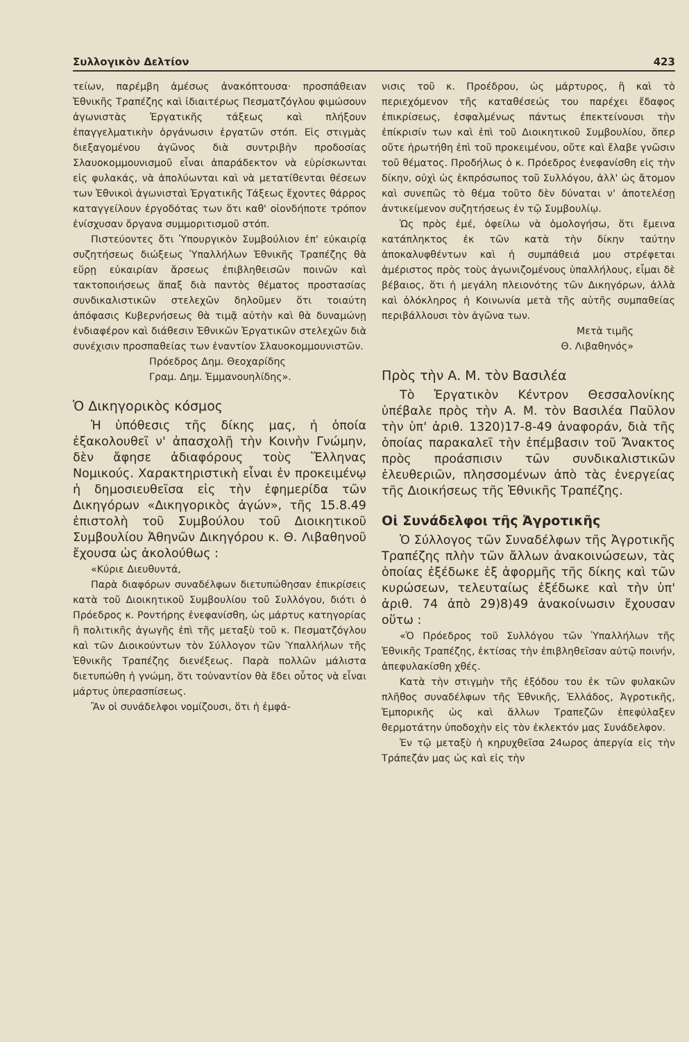Συλλογικὸν Δελτίον 423
τείων, παρέμβη ἀμέσως ἀνακόπτουσα· προσπάθειαν Ἐθνικῆς Τραπέζης καὶ ἰδιαιτέρως Πεσματζόγλου φιμώσουν ἀγωνιστὰς Ἐργατικῆς τάξεως καὶ πλήξουν ἐπαγγελματικὴν ὀργάνωσιν ἐργατῶν στόπ. Εἰς στιγμὰς διεξαγομένου ἀγῶνος διὰ συντριβὴν προδοσίας Σλαυοκομμουνισμοῦ εἶναι ἀπαράδεκτον νὰ εὑρίσκωνται εἰς φυλακάς, νὰ ἀπολύωνται καὶ νὰ μετατίθενται θέσεων των Ἐθνικοὶ ἀγωνισταὶ Ἐργατικῆς Τάξεως ἔχοντες θάρρος καταγγείλουν ἐργοδότας των ὅτι καθ' οἱονδήποτε τρόπον ἐνίσχυσαν ὄργανα συμμοριτισμοῦ στόπ.
Πιστεύοντες ὅτι Ὑπουργικὸν Συμβούλιον ἐπ' εὐκαιρίᾳ συζητήσεως διώξεως Ὑπαλλήλων Ἐθνικῆς Τραπέζης θὰ εὕρῃ εὐκαιρίαν ἄρσεως ἐπιβληθεισῶν ποινῶν καὶ τακτοποιήσεως ἅπαξ διὰ παντὸς θέματος προστασίας συνδικαλιστικῶν στελεχῶν δηλοῦμεν ὅτι τοιαύτη ἀπόφασις Κυβερνήσεως θὰ τιμᾷ αὐτὴν καὶ θὰ δυναμώνῃ ἐνδιαφέρον καὶ διάθεσιν Ἐθνικῶν Ἐργατικῶν στελεχῶν διὰ συνέχισιν προσπαθείας των ἐναντίον Σλαυοκομμουνιστῶν.
Πρόεδρος Δημ. Θεοχαρίδης
Γραμ. Δημ. Ἐμμανουηλίδης».
Ὁ Δικηγορικὸς κόσμος
Ἡ ὑπόθεσις τῆς δίκης μας, ἡ ὁποία ἐξακολουθεῖ ν' ἀπασχολῇ τὴν Κοινὴν Γνώμην, δὲν ἄφησε ἀδιαφόρους τοὺς Ἕλληνας Νομικούς. Χαρακτηριστικὴ εἶναι ἐν προκειμένῳ ἡ δημοσιευθεῖσα εἰς τὴν ἐφημερίδα τῶν Δικηγόρων «Δικηγορικὸς ἀγών», τῆς 15.8.49 ἐπιστολὴ τοῦ Συμβούλου τοῦ Διοικητικοῦ Συμβουλίου Ἀθηνῶν Δικηγόρου κ. Θ. Λιβαθηνοῦ ἔχουσα ὡς ἀκολούθως :
«Κύριε Διευθυντά,
Παρὰ διαφόρων συναδέλφων διετυπώθησαν ἐπικρίσεις κατὰ τοῦ Διοικητικοῦ Συμβουλίου τοῦ Συλλόγου, διότι ὁ Πρόεδρος κ. Ροντήρης ἐνεφανίσθη, ὡς μάρτυς κατηγορίας ἢ πολιτικῆς ἀγωγῆς ἐπὶ τῆς μεταξὺ τοῦ κ. Πεσματζόγλου καὶ τῶν Διοικούντων τὸν Σύλλογον τῶν Ὑπαλλήλων τῆς Ἐθνικῆς Τραπέζης διενέξεως. Παρὰ πολλῶν μάλιστα διετυπώθη ἡ γνώμη, ὅτι τοὐναντίον θὰ ἔδει οὗτος νὰ εἶναι μάρτυς ὑπερασπίσεως.
Ἂν οἱ συνάδελφοι νομίζουσι, ὅτι ἡ ἐμφά-
νισις τοῦ κ. Προέδρου, ὡς μάρτυρος, ἢ καὶ τὸ περιεχόμενον τῆς καταθέσεώς του παρέχει ἔδαφος ἐπικρίσεως, ἐσφαλμένως πάντως ἐπεκτείνουσι τὴν ἐπίκρισίν των καὶ ἐπὶ τοῦ Διοικητικοῦ Συμβουλίου, ὅπερ οὔτε ἠρωτήθη ἐπὶ τοῦ προκειμένου, οὔτε καὶ ἔλαβε γνῶσιν τοῦ θέματος. Προδήλως ὁ κ. Πρόεδρος ἐνεφανίσθη εἰς τὴν δίκην, οὐχὶ ὡς ἐκπρόσωπος τοῦ Συλλόγου, ἀλλ' ὡς ἄτομον καὶ συνεπῶς τὸ θέμα τοῦτο δὲν δύναται ν' ἀποτελέσῃ ἀντικείμενον συζητήσεως ἐν τῷ Συμβουλίῳ.
Ὡς πρὸς ἐμέ, ὀφείλω νὰ ὁμολογήσω, ὅτι ἔμεινα κατάπληκτος ἐκ τῶν κατὰ τὴν δίκην ταύτην ἀποκαλυφθέντων καὶ ἡ συμπάθειά μου στρέφεται ἀμέριστος πρὸς τοὺς ἀγωνιζομένους ὑπαλλήλους, εἶμαι δὲ βέβαιος, ὅτι ἡ μεγάλη πλειονότης τῶν Δικηγόρων, ἀλλὰ καὶ ὁλόκληρος ἡ Κοινωνία μετὰ τῆς αὐτῆς συμπαθείας περιβάλλουσι τὸν ἀγῶνα των.
Μετὰ τιμῆς
Θ. Λιβαθηνός»
Πρὸς τὴν Α. Μ. τὸν Βασιλέα
Τὸ Ἐργατικὸν Κέντρον Θεσσαλονίκης ὑπέβαλε πρὸς τὴν Α. Μ. τὸν Βασιλέα Παῦλον τὴν ὑπ' ἀριθ. 1320)17-8-49 ἀναφοράν, διὰ τῆς ὁποίας παρακαλεῖ τὴν ἐπέμβασιν τοῦ Ἄνακτος πρὸς προάσπισιν τῶν συνδικαλιστικῶν ἐλευθεριῶν, πλησσομένων ἀπὸ τὰς ἐνεργείας τῆς Διοικήσεως τῆς Ἐθνικῆς Τραπέζης.
Οἱ Συνάδελφοι τῆς Ἀγροτικῆς
Ὁ Σύλλογος τῶν Συναδέλφων τῆς Ἀγροτικῆς Τραπέζης πλὴν τῶν ἄλλων ἀνακοινώσεων, τὰς ὁποίας ἐξέδωκε ἐξ ἀφορμῆς τῆς δίκης καὶ τῶν κυρώσεων, τελευταίως ἐξέδωκε καὶ τὴν ὑπ' ἀριθ. 74 ἀπὸ 29)8)49 ἀνακοίνωσιν ἔχουσαν οὕτω :
«Ὁ Πρόεδρος τοῦ Συλλόγου τῶν Ὑπαλλήλων τῆς Ἐθνικῆς Τραπέζης, ἐκτίσας τὴν ἐπιβληθεῖσαν αὐτῷ ποινήν, ἀπεφυλακίσθη χθές.
Κατὰ τὴν στιγμὴν τῆς ἐξόδου του ἐκ τῶν φυλακῶν πλῆθος συναδέλφων τῆς Ἐθνικῆς, Ἑλλάδος, Ἀγροτικῆς, Ἐμπορικῆς ὡς καὶ ἄλλων Τραπεζῶν ἐπεφύλαξεν θερμοτάτην ὑποδοχὴν εἰς τὸν ἐκλεκτόν μας Συνάδελφον.
Ἐν τῷ μεταξὺ ἡ κηρυχθεῖσα 24ωρος ἀπεργία εἰς τὴν Τράπεζάν μας ὡς καὶ εἰς τὴν